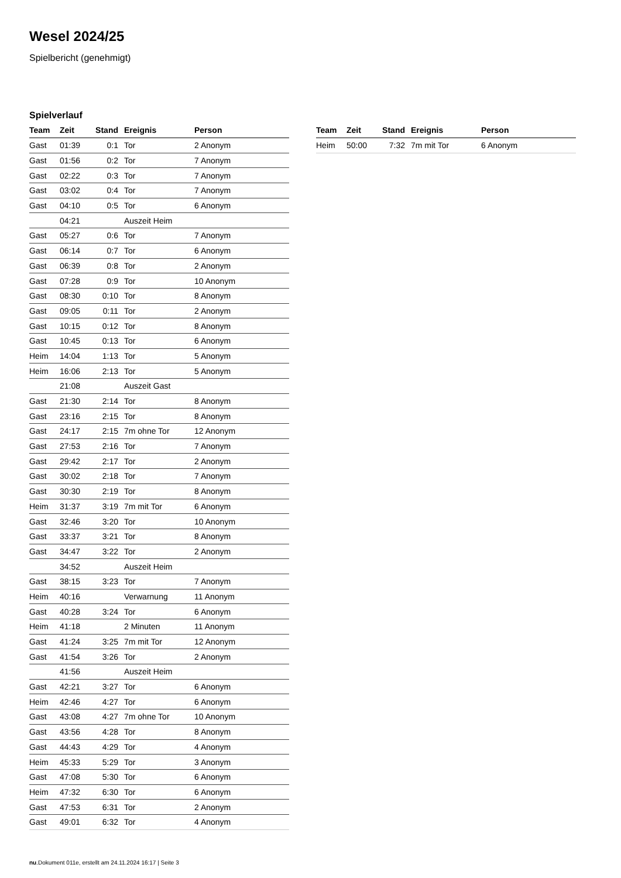Wesel 2024/25
Spielbericht (genehmigt)
Spielverlauf
| Team | Zeit | Stand | Ereignis | Person |
| --- | --- | --- | --- | --- |
| Gast | 01:39 | 0:1 | Tor | 2 Anonym |
| Gast | 01:56 | 0:2 | Tor | 7 Anonym |
| Gast | 02:22 | 0:3 | Tor | 7 Anonym |
| Gast | 03:02 | 0:4 | Tor | 7 Anonym |
| Gast | 04:10 | 0:5 | Tor | 6 Anonym |
| | 04:21 | | Auszeit Heim | |
| Gast | 05:27 | 0:6 | Tor | 7 Anonym |
| Gast | 06:14 | 0:7 | Tor | 6 Anonym |
| Gast | 06:39 | 0:8 | Tor | 2 Anonym |
| Gast | 07:28 | 0:9 | Tor | 10 Anonym |
| Gast | 08:30 | 0:10 | Tor | 8 Anonym |
| Gast | 09:05 | 0:11 | Tor | 2 Anonym |
| Gast | 10:15 | 0:12 | Tor | 8 Anonym |
| Gast | 10:45 | 0:13 | Tor | 6 Anonym |
| Heim | 14:04 | 1:13 | Tor | 5 Anonym |
| Heim | 16:06 | 2:13 | Tor | 5 Anonym |
| | 21:08 | | Auszeit Gast | |
| Gast | 21:30 | 2:14 | Tor | 8 Anonym |
| Gast | 23:16 | 2:15 | Tor | 8 Anonym |
| Gast | 24:17 | 2:15 | 7m ohne Tor | 12 Anonym |
| Gast | 27:53 | 2:16 | Tor | 7 Anonym |
| Gast | 29:42 | 2:17 | Tor | 2 Anonym |
| Gast | 30:02 | 2:18 | Tor | 7 Anonym |
| Gast | 30:30 | 2:19 | Tor | 8 Anonym |
| Heim | 31:37 | 3:19 | 7m mit Tor | 6 Anonym |
| Gast | 32:46 | 3:20 | Tor | 10 Anonym |
| Gast | 33:37 | 3:21 | Tor | 8 Anonym |
| Gast | 34:47 | 3:22 | Tor | 2 Anonym |
| | 34:52 | | Auszeit Heim | |
| Gast | 38:15 | 3:23 | Tor | 7 Anonym |
| Heim | 40:16 | | Verwarnung | 11 Anonym |
| Gast | 40:28 | 3:24 | Tor | 6 Anonym |
| Heim | 41:18 | | 2 Minuten | 11 Anonym |
| Gast | 41:24 | 3:25 | 7m mit Tor | 12 Anonym |
| Gast | 41:54 | 3:26 | Tor | 2 Anonym |
| | 41:56 | | Auszeit Heim | |
| Gast | 42:21 | 3:27 | Tor | 6 Anonym |
| Heim | 42:46 | 4:27 | Tor | 6 Anonym |
| Gast | 43:08 | 4:27 | 7m ohne Tor | 10 Anonym |
| Gast | 43:56 | 4:28 | Tor | 8 Anonym |
| Gast | 44:43 | 4:29 | Tor | 4 Anonym |
| Heim | 45:33 | 5:29 | Tor | 3 Anonym |
| Gast | 47:08 | 5:30 | Tor | 6 Anonym |
| Heim | 47:32 | 6:30 | Tor | 6 Anonym |
| Gast | 47:53 | 6:31 | Tor | 2 Anonym |
| Gast | 49:01 | 6:32 | Tor | 4 Anonym |
| Team | Zeit | Stand | Ereignis | Person |
| --- | --- | --- | --- | --- |
| Heim | 50:00 | 7:32 | 7m mit Tor | 6 Anonym |
nu.Dokument 011e, erstellt am 24.11.2024 16:17 | Seite 3